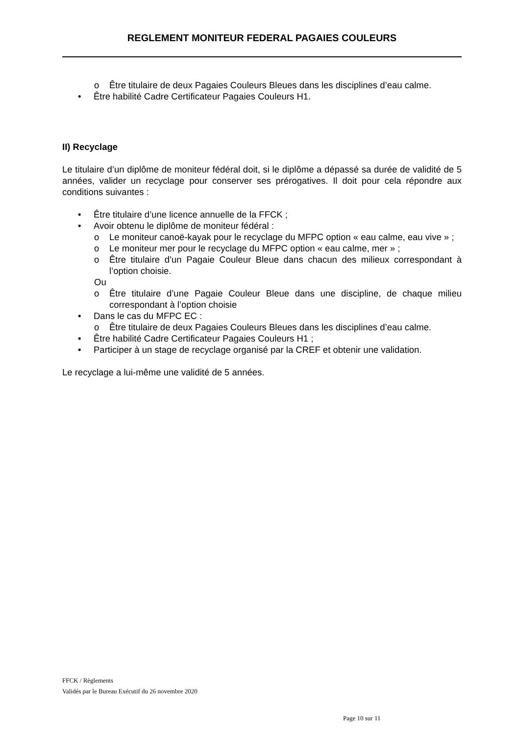REGLEMENT MONITEUR FEDERAL PAGAIES COULEURS
o Être titulaire de deux Pagaies Couleurs Bleues dans les disciplines d’eau calme.
• Être habilité Cadre Certificateur Pagaies Couleurs H1.
II) Recyclage
Le titulaire d’un diplôme de moniteur fédéral doit, si le diplôme a dépassé sa durée de validité de 5 années, valider un recyclage pour conserver ses prérogatives. Il doit pour cela répondre aux conditions suivantes :
• Être titulaire d’une licence annuelle de la FFCK ;
• Avoir obtenu le diplôme de moniteur fédéral :
o Le moniteur canoë-kayak pour le recyclage du MFPC option « eau calme, eau vive » ;
o Le moniteur mer pour le recyclage du MFPC option « eau calme, mer » ;
o Être titulaire d’un Pagaie Couleur Bleue dans chacun des milieux correspondant à l’option choisie.
Ou
o Être titulaire d’une Pagaie Couleur Bleue dans une discipline, de chaque milieu correspondant à l’option choisie
• Dans le cas du MFPC EC :
o Être titulaire de deux Pagaies Couleurs Bleues dans les disciplines d’eau calme.
• Être habilité Cadre Certificateur Pagaies Couleurs H1 ;
• Participer à un stage de recyclage organisé par la CREF et obtenir une validation.
Le recyclage a lui-même une validité de 5 années.
FFCK / Règlements
Validés par le Bureau Exécutif du 26 novembre 2020
Page 10 sur 11